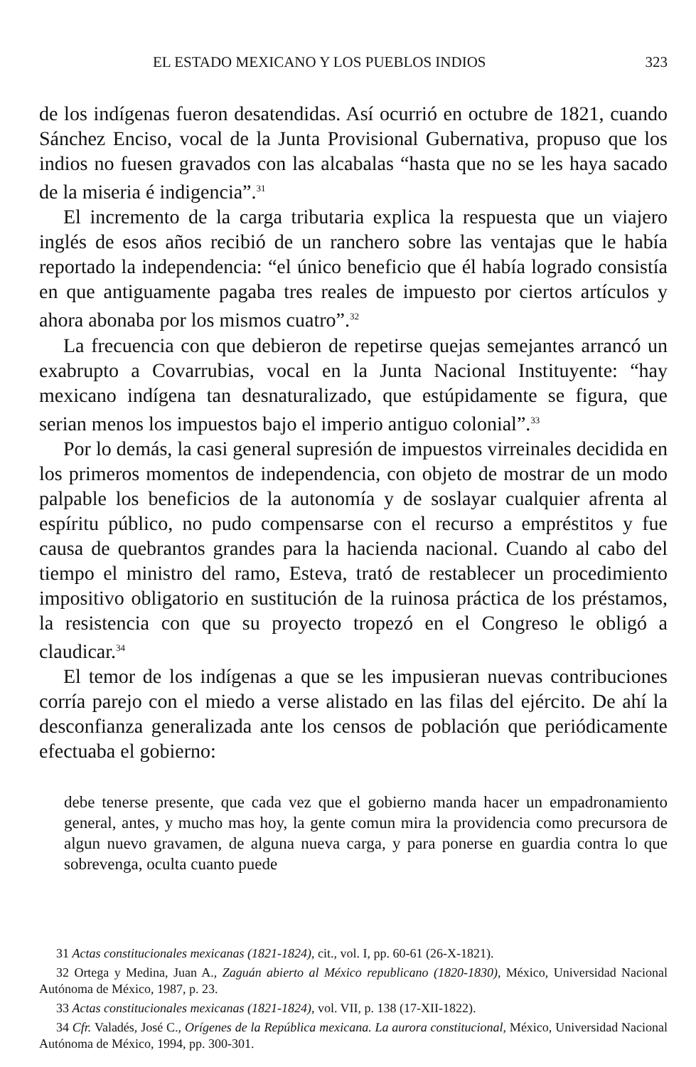EL ESTADO MEXICANO Y LOS PUEBLOS INDIOS 323
de los indígenas fueron desatendidas. Así ocurrió en octubre de 1821, cuando Sánchez Enciso, vocal de la Junta Provisional Gubernativa, propuso que los indios no fuesen gravados con las alcabalas “hasta que no se les haya sacado de la miseria é indigencia”.<sup>31</sup>
El incremento de la carga tributaria explica la respuesta que un viajero inglés de esos años recibió de un ranchero sobre las ventajas que le había reportado la independencia: “el único beneficio que él había logrado consistía en que antiguamente pagaba tres reales de impuesto por ciertos artículos y ahora abonaba por los mismos cuatro”.<sup>32</sup>
La frecuencia con que debieron de repetirse quejas semejantes arrancó un exabrupto a Covarrubias, vocal en la Junta Nacional Instituyente: “hay mexicano indígena tan desnaturalizado, que estúpidamente se figura, que serian menos los impuestos bajo el imperio antiguo colonial”.<sup>33</sup>
Por lo demás, la casi general supresión de impuestos virreinales decidida en los primeros momentos de independencia, con objeto de mostrar de un modo palpable los beneficios de la autonomía y de soslayar cualquier afrenta al espíritu público, no pudo compensarse con el recurso a empréstitos y fue causa de quebrantos grandes para la hacienda nacional. Cuando al cabo del tiempo el ministro del ramo, Esteva, trató de restablecer un procedimiento impositivo obligatorio en sustitución de la ruinosa práctica de los préstamos, la resistencia con que su proyecto tropezó en el Congreso le obligó a claudicar.<sup>34</sup>
El temor de los indígenas a que se les impusieran nuevas contribuciones corría parejo con el miedo a verse alistado en las filas del ejército. De ahí la desconfianza generalizada ante los censos de población que periódicamente efectuaba el gobierno:
debe tenerse presente, que cada vez que el gobierno manda hacer un empadronamiento general, antes, y mucho mas hoy, la gente comun mira la providencia como precursora de algun nuevo gravamen, de alguna nueva carga, y para ponerse en guardia contra lo que sobrevenga, oculta cuanto puede
31 Actas constitucionales mexicanas (1821-1824), cit., vol. I, pp. 60-61 (26-X-1821).
32 Ortega y Medina, Juan A., Zaguán abierto al México republicano (1820-1830), México, Universidad Nacional Autónoma de México, 1987, p. 23.
33 Actas constitucionales mexicanas (1821-1824), vol. VII, p. 138 (17-XII-1822).
34 Cfr. Valadés, José C., Orígenes de la República mexicana. La aurora constitucional, México, Universidad Nacional Autónoma de México, 1994, pp. 300-301.